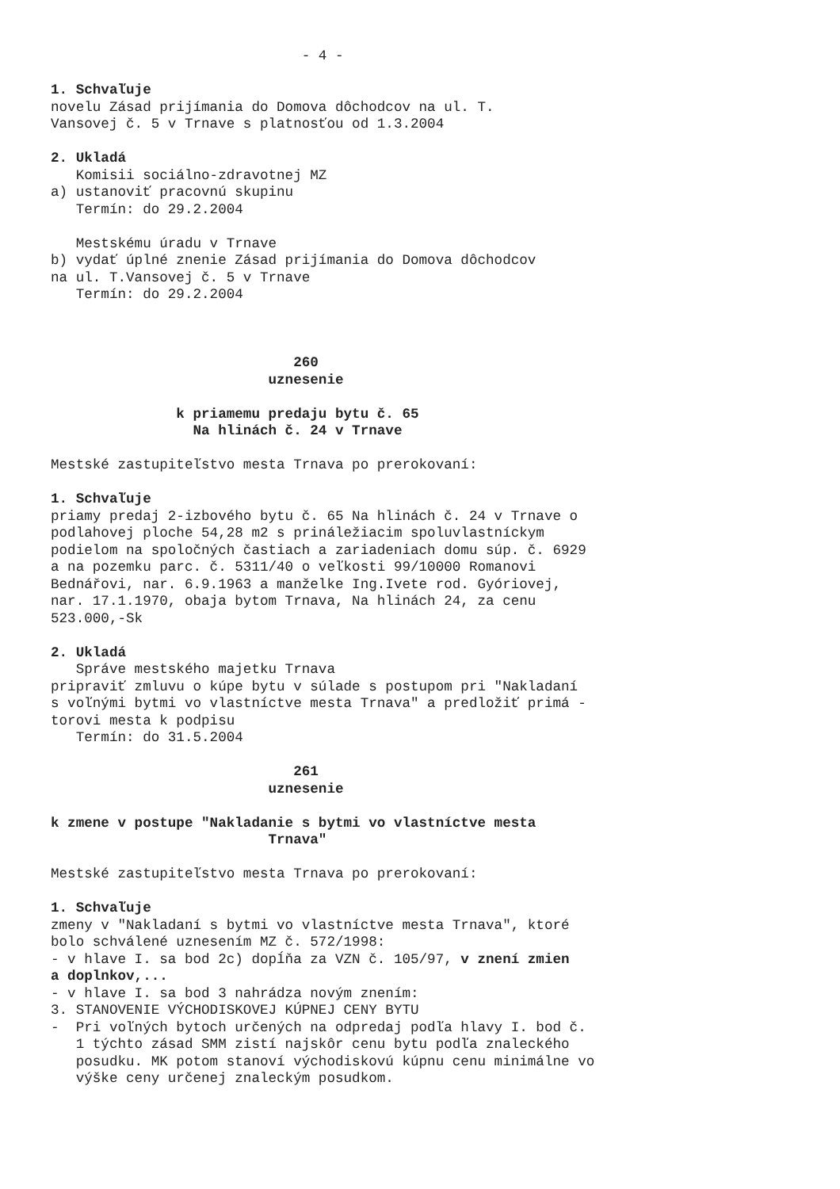- 4 -
1. Schvaľuje
novelu Zásad prijímania do Domova dôchodcov na ul. T.
Vansovej č. 5 v Trnave s platnosťou od 1.3.2004
2. Ukladá
Komisii sociálno-zdravotnej MZ
a) ustanoviť pracovnú skupinu
Termín: do 29.2.2004
Mestskému úradu v Trnave
b) vydať úplné znenie Zásad prijímania do Domova dôchodcov
na ul. T.Vansovej č. 5 v Trnave
Termín: do 29.2.2004
260
uznesenie
k priamemu predaju bytu č. 65
Na hlinách č. 24 v Trnave
Mestské zastupiteľstvo mesta Trnava po prerokovaní:
1. Schvaľuje
priamy predaj 2-izbového bytu č. 65 Na hlinách č. 24 v Trnave o
podlahovej ploche 54,28 m2 s prináležiacim spoluvlastníckym
podielom na spoločných častiach a zariadeniach domu súp. č. 6929
a na pozemku parc. č. 5311/40 o veľkosti 99/10000 Romanovi
Bednářovi, nar. 6.9.1963 a manželke Ing.Ivete rod. Gyóriovej,
nar. 17.1.1970, obaja bytom Trnava, Na hlinách 24, za cenu
523.000,-Sk
2. Ukladá
Správe mestského majetku Trnava
pripraviť zmluvu o kúpe bytu v súlade s postupom pri "Nakladaní
s voľnými bytmi vo vlastníctve mesta Trnava" a predložiť primá -
torovi mesta k podpisu
Termín: do 31.5.2004
261
uznesenie
k zmene v postupe "Nakladanie s bytmi vo vlastníctve mesta
Trnava"
Mestské zastupiteľstvo mesta Trnava po prerokovaní:
1. Schvaľuje
zmeny v "Nakladaní s bytmi vo vlastníctve mesta Trnava", ktoré
bolo schválené uznesením MZ č. 572/1998:
- v hlave I. sa bod 2c) dopĺňa za VZN č. 105/97, v znení zmien
a doplnkov,...
- v hlave I. sa bod 3 nahrádza novým znením:
3. STANOVENIE VÝCHODISKOVEJ KÚPNEJ CENY BYTU
- Pri voľných bytoch určených na odpredaj podľa hlavy I. bod č.
1 týchto zásad SMM zistí najskôr cenu bytu podľa znaleckého
posudku. MK potom stanoví východiskovú kúpnu cenu minimálne vo
výške ceny určenej znaleckým posudkom.